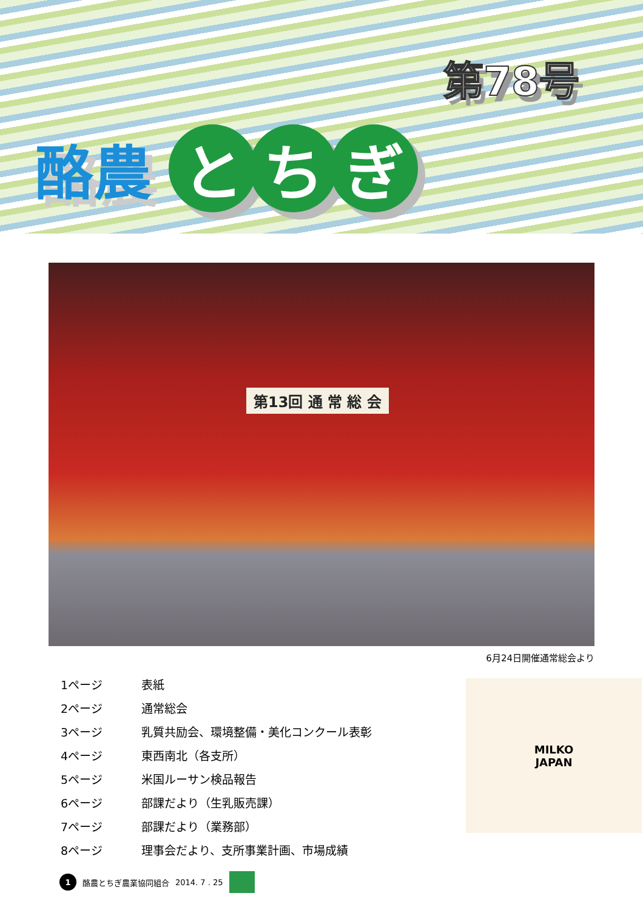第78号
酪農
と ち ぎ
第13回 通 常 総 会
6月24日開催通常総会より
1ページ 表紙
2ページ 通常総会
3ページ 乳質共励会、環境整備・美化コンクール表彰
4ページ 東西南北（各支所）
5ページ 米国ルーサン検品報告
6ページ 部課だより（生乳販売課）
7ページ 部課だより（業務部）
8ページ 理事会だより、支所事業計画、市場成績
MILKO
JAPAN
1
酪農とちぎ農業協同組合 2014. 7 . 25